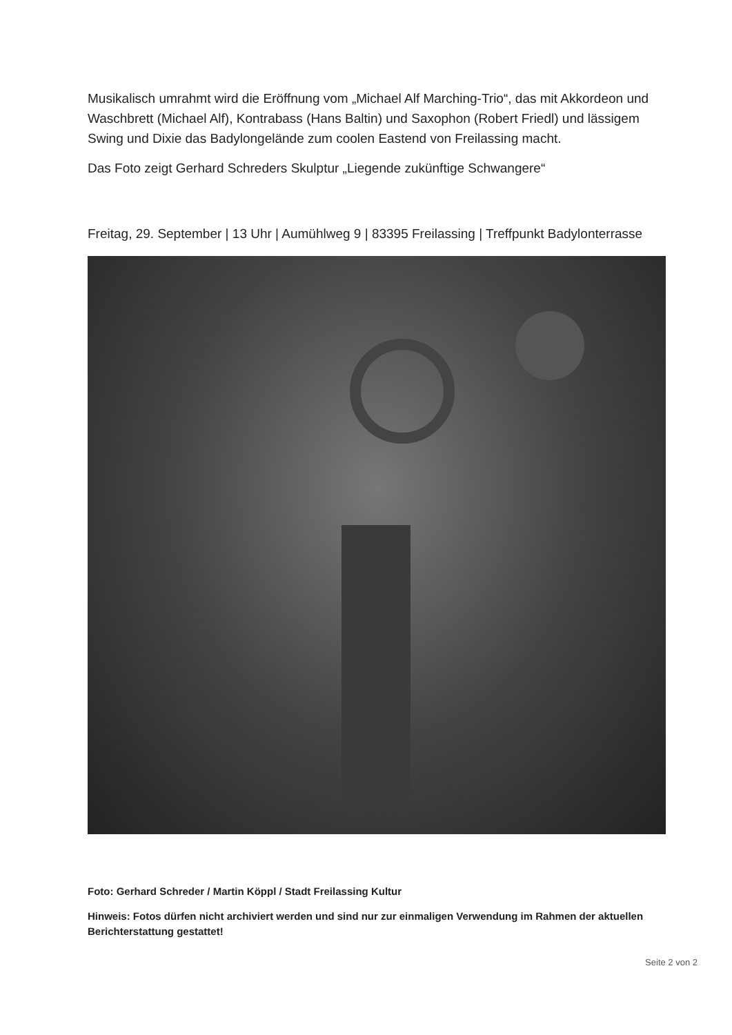Musikalisch umrahmt wird die Eröffnung vom „Michael Alf Marching-Trio“, das mit Akkordeon und Waschbrett (Michael Alf), Kontrabass (Hans Baltin) und Saxophon (Robert Friedl) und lässigem Swing und Dixie das Badylongelände zum coolen Eastend von Freilassing macht.
Das Foto zeigt Gerhard Schreders Skulptur „Liegende zukünftige Schwangere“
Freitag, 29. September | 13 Uhr | Aumühlweg 9 | 83395 Freilassing | Treffpunkt Badylonterrasse
Foto: Gerhard Schreder / Martin Köppl / Stadt Freilassing Kultur
Hinweis: Fotos dürfen nicht archiviert werden und sind nur zur einmaligen Verwendung im Rahmen der aktuellen Berichterstattung gestattet!
Seite 2 von 2